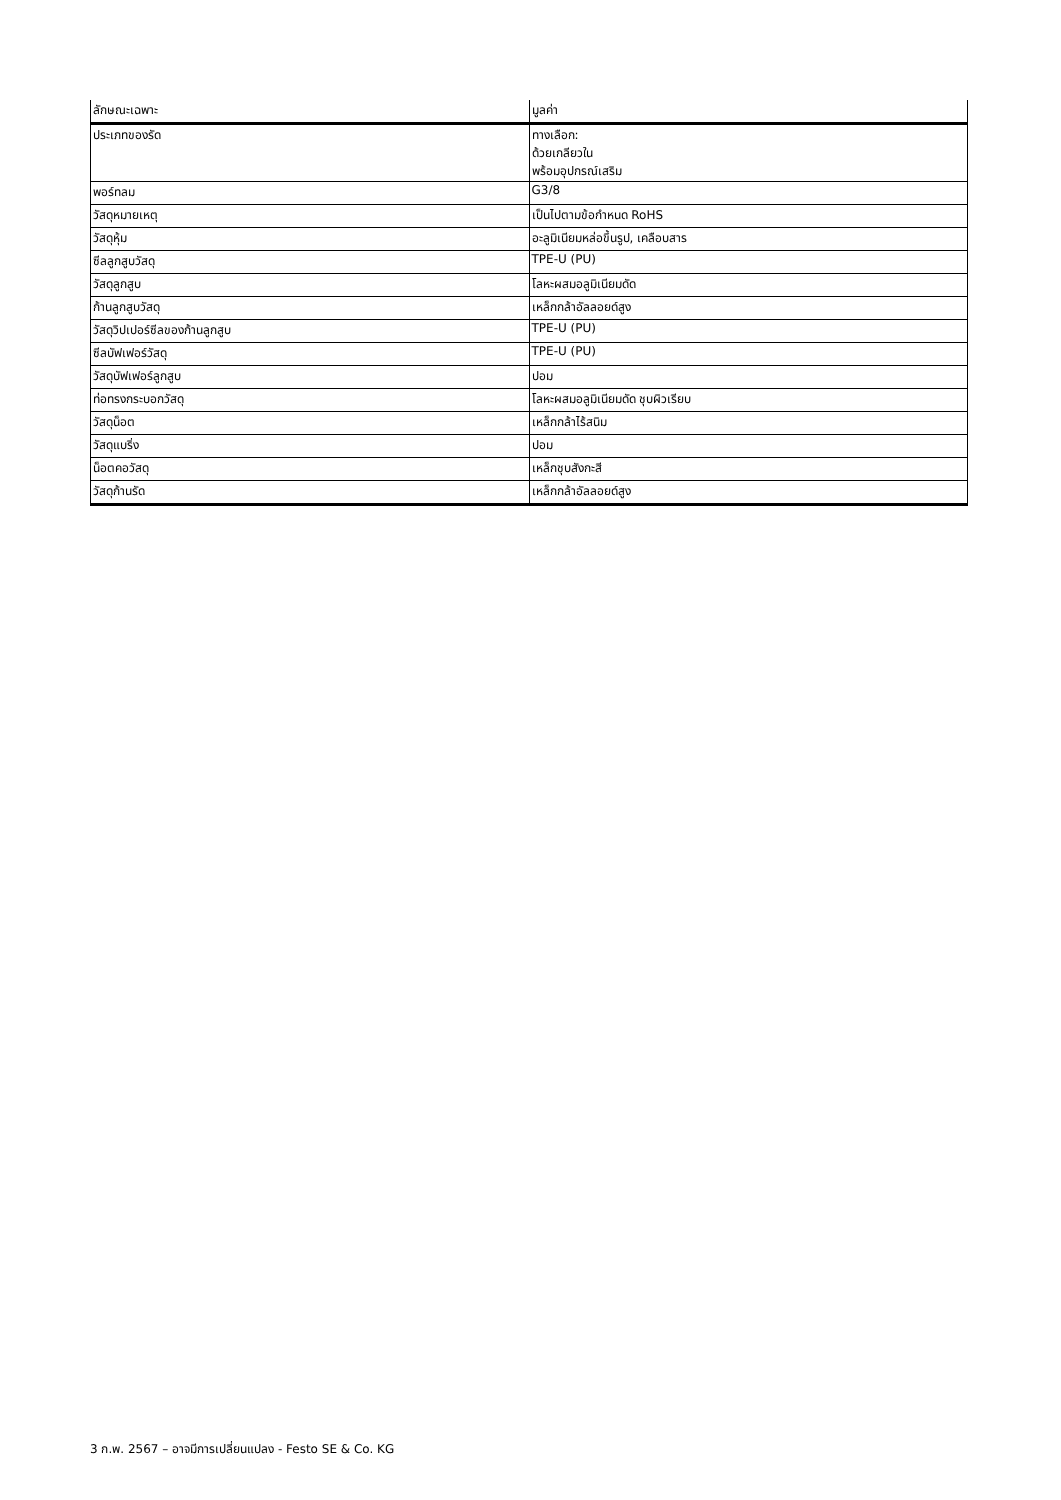| ลักษณะเฉพาะ | มูลค่า |
| ประเภทของรัด | ทางเลือก: ด้วยเกลียวใน พร้อมอุปกรณ์เสริม |
| พอร์ทลม | G3/8 |
| วัสดุหมายเหตุ | เป็นไปตามข้อกำหนด RoHS |
| วัสดุหุ้ม | อะลูมิเนียมหล่อขึ้นรูป, เคลือบสาร |
| ซีลลูกสูบวัสดุ | TPE-U (PU) |
| วัสดุลูกสูบ | โลหะผสมอลูมิเนียมดัด |
| ก้านลูกสูบวัสดุ | เหล็กกล้าอัลลอยด์สูง |
| วัสดุวิปเปอร์ซีลของก้านลูกสูบ | TPE-U (PU) |
| ซีลบัฟเฟอร์วัสดุ | TPE-U (PU) |
| วัสดุบัฟเฟอร์ลูกสูบ | ปอม |
| ท่อทรงกระบอกวัสดุ | โลหะผสมอลูมิเนียมดัด ชุบผิวเรียบ |
| วัสดุน็อต | เหล็กกล้าไร้สนิม |
| วัสดุแบริ่ง | ปอม |
| น็อตคอวัสดุ | เหล็กชุบสังกะสี |
| วัสดุก้านรัด | เหล็กกล้าอัลลอยด์สูง |
3 ก.พ. 2567 – อาจมีการเปลี่ยนแปลง - Festo SE & Co. KG